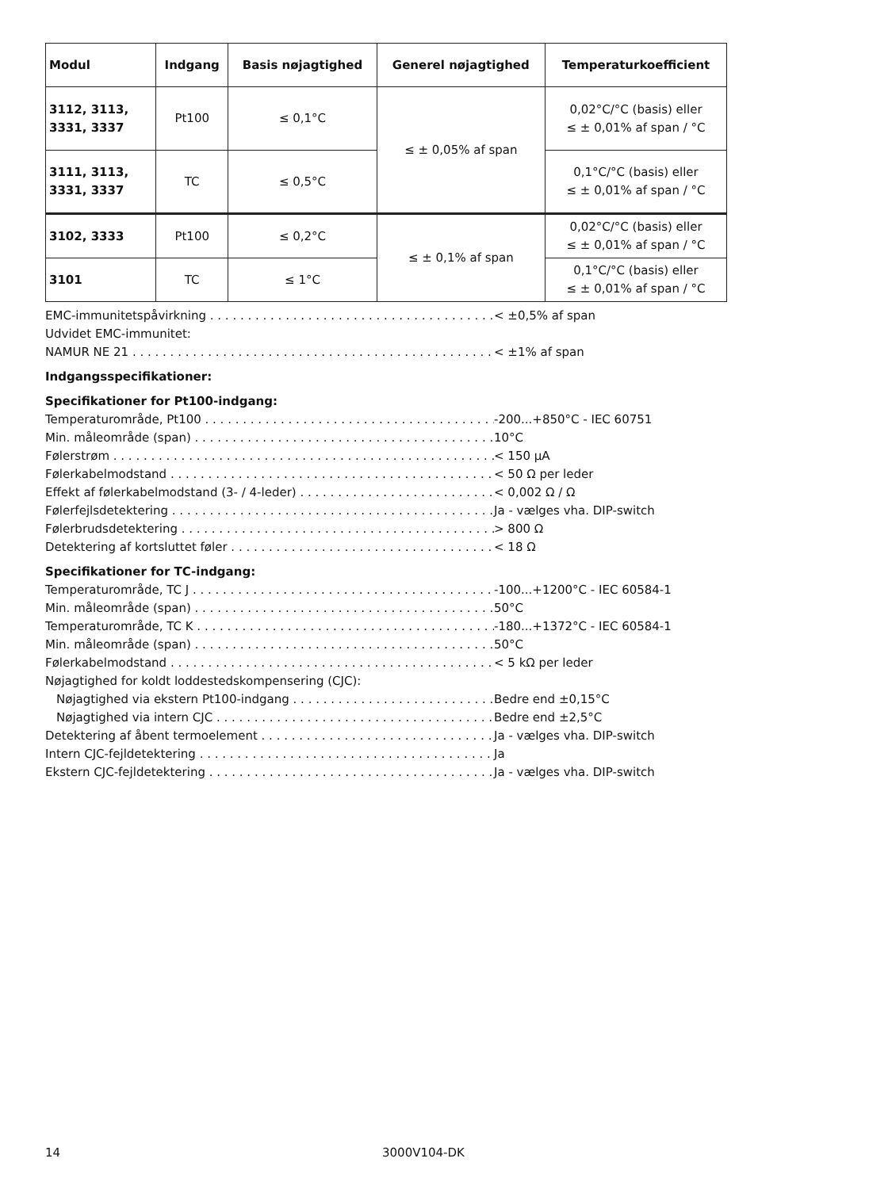| Modul | Indgang | Basis nøjagtighed | Generel nøjagtighed | Temperaturkoefficient |
| --- | --- | --- | --- | --- |
| 3112, 3113, 3331, 3337 | Pt100 | ≤ 0,1°C | ≤ ± 0,05% af span | 0,02°C/°C (basis) eller ≤ ± 0,01% af span / °C |
| 3111, 3113, 3331, 3337 | TC | ≤ 0,5°C | | 0,1°C/°C (basis) eller ≤ ± 0,01% af span / °C |
| 3102, 3333 | Pt100 | ≤ 0,2°C | ≤ ± 0,1% af span | 0,02°C/°C (basis) eller ≤ ± 0,01% af span / °C |
| 3101 | TC | ≤ 1°C | | 0,1°C/°C (basis) eller ≤ ± 0,01% af span / °C |
EMC-immunitetspåvirkning < ±0,5% af span
Udvidet EMC-immunitet:
NAMUR NE 21 < ±1% af span
Indgangsspecifikationer:
Specifikationer for Pt100-indgang:
Temperaturområde, Pt100 -200...+850°C - IEC 60751
Min. måleområde (span) 10°C
Følerstrøm < 150 μA
Følerkabelmodstand < 50 Ω per leder
Effekt af følerkabelmodstand (3- / 4-leder) < 0,002 Ω / Ω
Følerfejlsdetektering Ja - vælges vha. DIP-switch
Følerbrudsdetektering > 800 Ω
Detektering af kortsluttet føler < 18 Ω
Specifikationer for TC-indgang:
Temperaturområde, TC J -100...+1200°C - IEC 60584-1
Min. måleområde (span) 50°C
Temperaturområde, TC K -180...+1372°C - IEC 60584-1
Min. måleområde (span) 50°C
Følerkabelmodstand < 5 kΩ per leder
Nøjagtighed for koldt loddestedskompensering (CJC):
Nøjagtighed via ekstern Pt100-indgang Bedre end ±0,15°C
Nøjagtighed via intern CJC Bedre end ±2,5°C
Detektering af åbent termoelement Ja - vælges vha. DIP-switch
Intern CJC-fejldetektering Ja
Ekstern CJC-fejldetektering Ja - vælges vha. DIP-switch
14 3000V104-DK